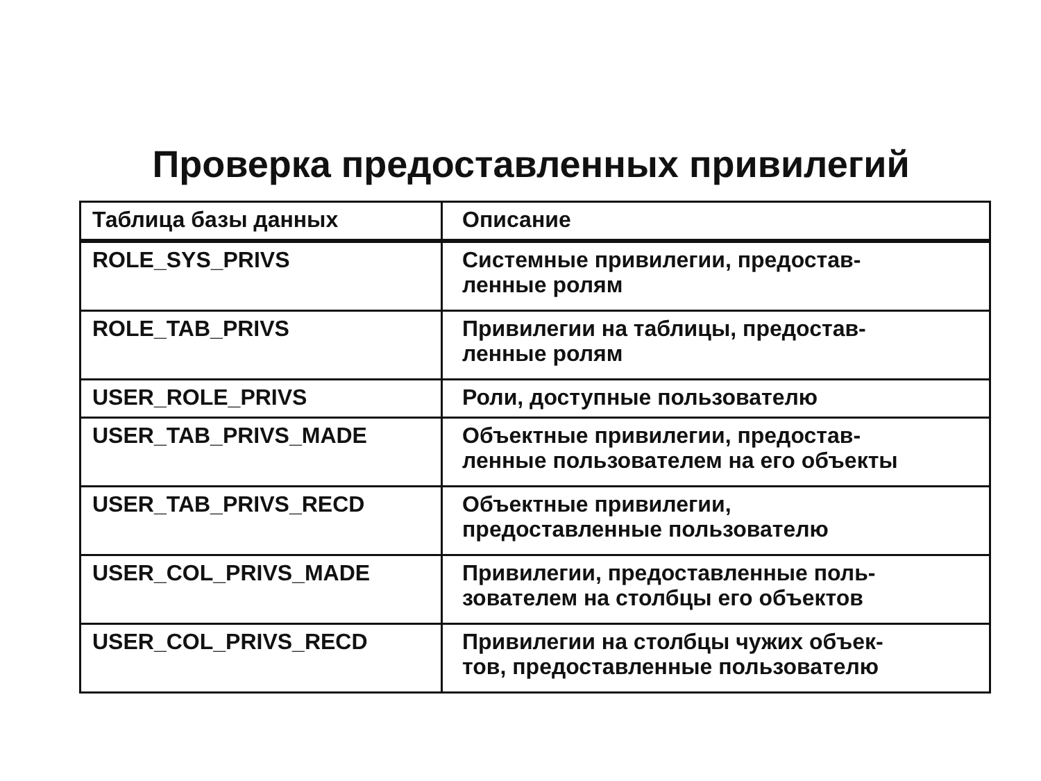Проверка предоставленных привилегий
| Таблица базы данных | Описание |
| --- | --- |
| ROLE_SYS_PRIVS | Системные привилегии, предостав- ленные ролям |
| ROLE_TAB_PRIVS | Привилегии на таблицы, предостав- ленные ролям |
| USER_ROLE_PRIVS | Роли, доступные пользователю |
| USER_TAB_PRIVS_MADE | Объектные привилегии, предостав- ленные пользователем на его объекты |
| USER_TAB_PRIVS_RECD | Объектные привилегии, предоставленные пользователю |
| USER_COL_PRIVS_MADE | Привилегии, предоставленные поль- зователем на столбцы его объектов |
| USER_COL_PRIVS_RECD | Привилегии на столбцы чужих объек- тов, предоставленные пользователю |